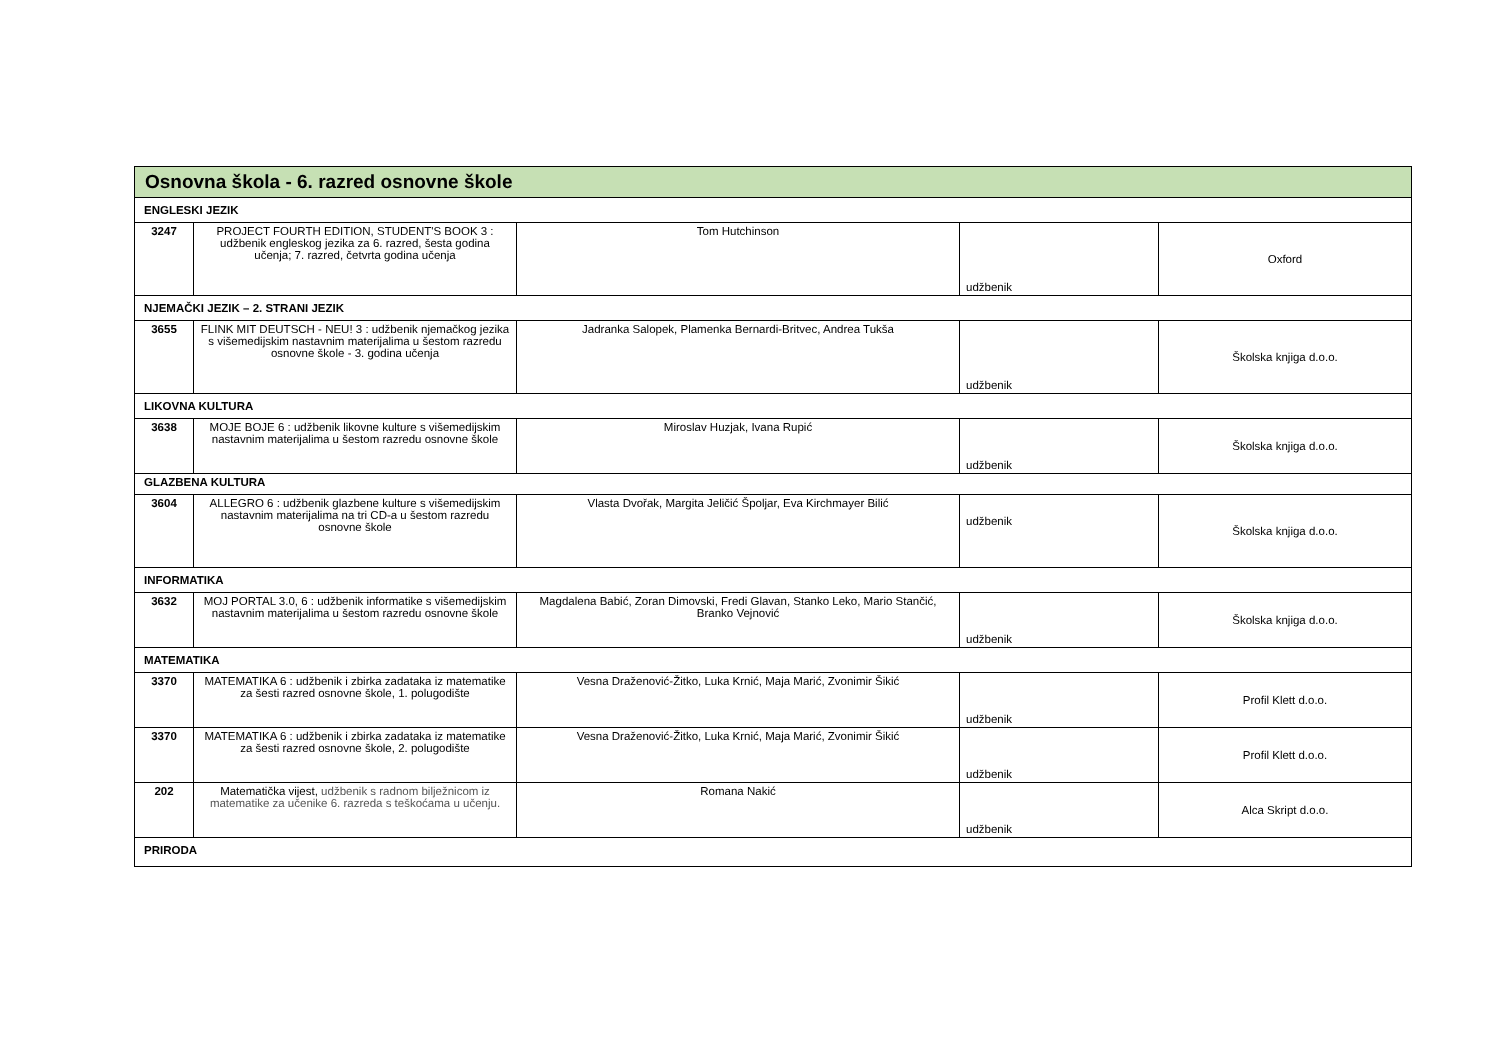| Osnovna škola - 6. razred osnovne škole | | | | |
| --- | --- | --- | --- | --- |
| ENGLESKI JEZIK | | | | |
| 3247 | PROJECT FOURTH EDITION, STUDENT'S BOOK 3 : udžbenik engleskog jezika za 6. razred, šesta godina učenja; 7. razred, četvrta godina učenja | Tom Hutchinson | udžbenik | Oxford |
| NJEMAČKI JEZIK – 2. STRANI JEZIK | | | | |
| 3655 | FLINK MIT DEUTSCH - NEU! 3 : udžbenik njemačkog jezika s višemedijskim nastavnim materijalima u šestom razredu osnovne škole - 3. godina učenja | Jadranka Salopek, Plamenka Bernardi-Britvec, Andrea Tukša | udžbenik | Školska knjiga d.o.o. |
| LIKOVNA KULTURA | | | | |
| 3638 | MOJE BOJE 6 : udžbenik likovne kulture s višemedijskim nastavnim materijalima u šestom razredu osnovne škole | Miroslav Huzjak, Ivana Rupić | udžbenik | Školska knjiga d.o.o. |
| GLAZBENA KULTURA | | | | |
| 3604 | ALLEGRO 6 : udžbenik glazbene kulture s višemedijskim nastavnim materijalima na tri CD-a u šestom razredu osnovne škole | Vlasta Dvořak, Margita Jeličić Špoljar, Eva Kirchmayer Bilić | udžbenik | Školska knjiga d.o.o. |
| INFORMATIKA | | | | |
| 3632 | MOJ PORTAL 3.0, 6 : udžbenik informatike s višemedijskim nastavnim materijalima u šestom razredu osnovne škole | Magdalena Babić, Zoran Dimovski, Fredi Glavan, Stanko Leko, Mario Stančić, Branko Vejnović | udžbenik | Školska knjiga d.o.o. |
| MATEMATIKA | | | | |
| 3370 | MATEMATIKA 6 : udžbenik i zbirka zadataka iz matematike za šesti razred osnovne škole, 1. polugodište | Vesna Draženović-Žitko, Luka Krnić, Maja Marić, Zvonimir Šikić | udžbenik | Profil Klett d.o.o. |
| 3370 | MATEMATIKA 6 : udžbenik i zbirka zadataka iz matematike za šesti razred osnovne škole, 2. polugodište | Vesna Draženović-Žitko, Luka Krnić, Maja Marić, Zvonimir Šikić | udžbenik | Profil Klett d.o.o. |
| 202 | Matematička vijest, udžbenik s radnom bilježnicom iz matematike za učenike 6. razreda s teškoćama u učenju. | Romana Nakić | udžbenik | Alca Skript d.o.o. |
| PRIRODA | | | | |